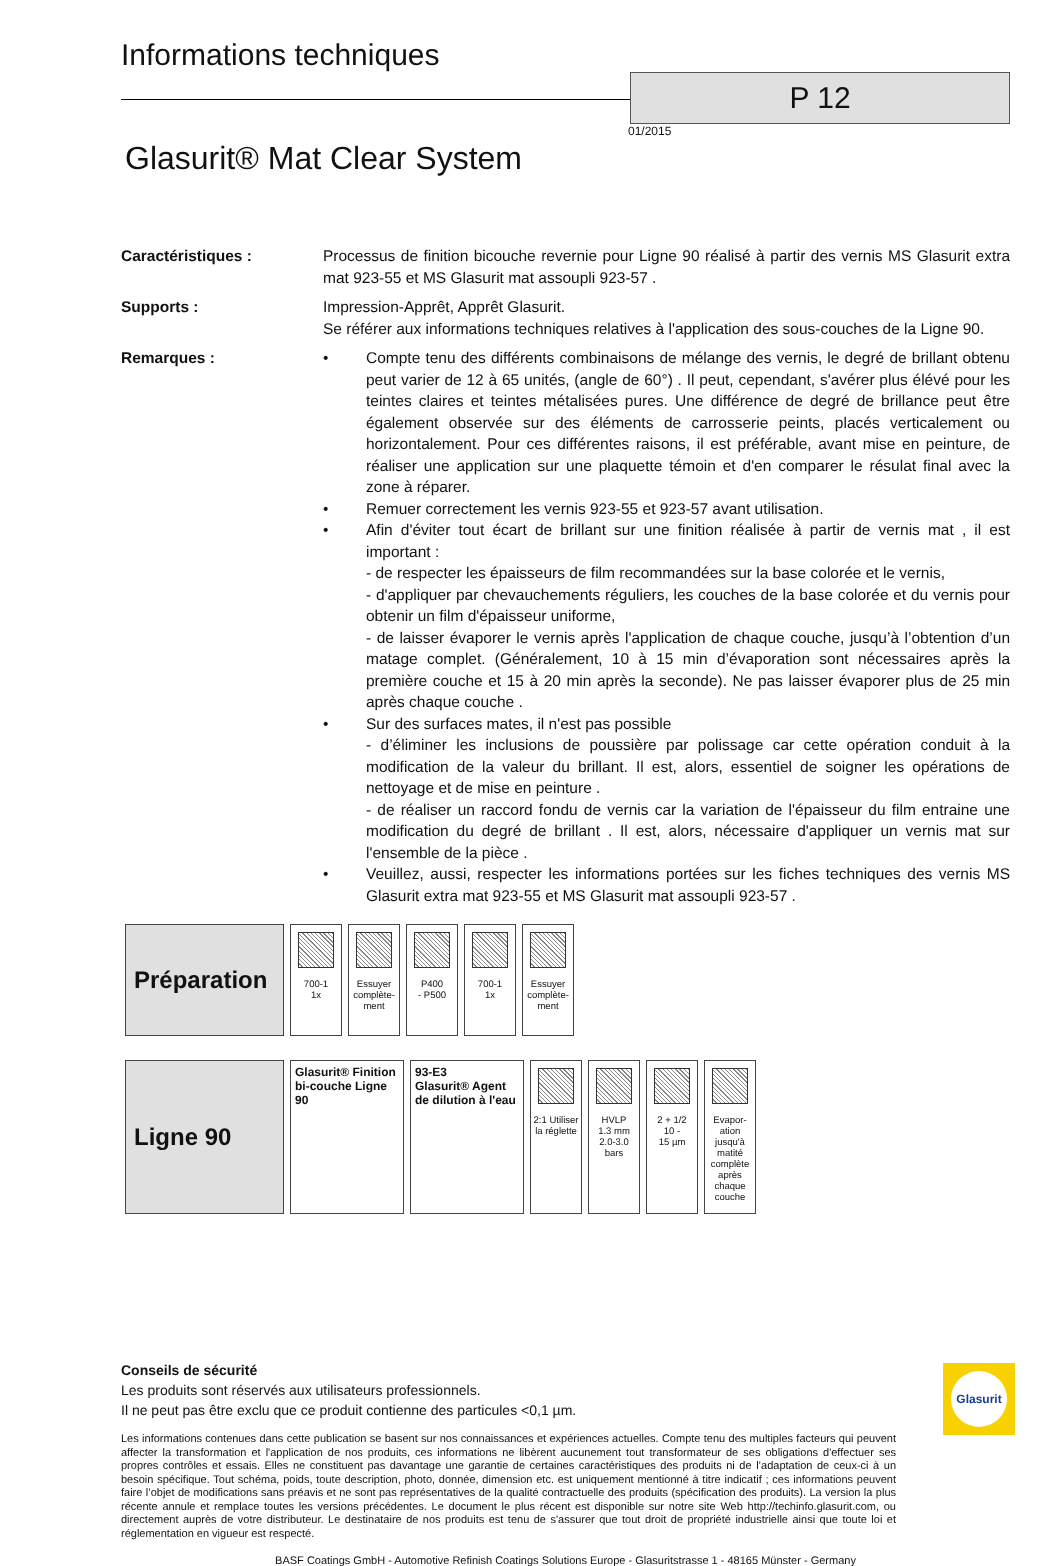Informations techniques
P 12
01/2015
Glasurit® Mat Clear System
Caractéristiques : Processus de finition bicouche revernie pour Ligne 90 réalisé à partir des vernis MS Glasurit extra mat 923-55 et MS Glasurit mat assoupli 923-57 .
Supports : Impression-Apprêt, Apprêt Glasurit.
Se référer aux informations techniques relatives à l'application des sous-couches de la Ligne 90.
Remarques : • Compte tenu des différents combinaisons de mélange des vernis, le degré de brillant obtenu peut varier de 12 à 65 unités, (angle de 60°) . Il peut, cependant, s'avérer plus élévé pour les teintes claires et teintes métalisées pures. Une différence de degré de brillance peut être également observée sur des éléments de carrosserie peints, placés verticalement ou horizontalement. Pour ces différentes raisons, il est préférable, avant mise en peinture, de réaliser une application sur une plaquette témoin et d'en comparer le résulat final avec la zone à réparer.
• Remuer correctement les vernis 923-55 et 923-57 avant utilisation.
• Afin d'éviter tout écart de brillant sur une finition réalisée à partir de vernis mat , il est important :
- de respecter les épaisseurs de film recommandées sur la base colorée et le vernis,
- d'appliquer par chevauchements réguliers, les couches de la base colorée et du vernis pour obtenir un film d'épaisseur uniforme,
- de laisser évaporer le vernis après l'application de chaque couche, jusqu’à l’obtention d’un matage complet. (Généralement, 10 à 15 min d’évaporation sont nécessaires après la première couche et 15 à 20 min après la seconde). Ne pas laisser évaporer plus de 25 min après chaque couche .
• Sur des surfaces mates, il n'est pas possible
- d’éliminer les inclusions de poussière par polissage car cette opération conduit à la modification de la valeur du brillant. Il est, alors, essentiel de soigner les opérations de nettoyage et de mise en peinture .
- de réaliser un raccord fondu de vernis car la variation de l'épaisseur du film entraine une modification du degré de brillant . Il est, alors, nécessaire d'appliquer un vernis mat sur l'ensemble de la pièce .
• Veuillez, aussi, respecter les informations portées sur les fiches techniques des vernis MS Glasurit extra mat 923-55 et MS Glasurit mat assoupli 923-57 .
| Préparation | 700-1 1x | Essuyer complète-ment | P400 - P500 | 700-1 1x | Essuyer complète-ment |
| Ligne 90 | Glasurit® Finition bi-couche Ligne 90 | 93-E3 Glasurit® Agent de dilution à l'eau | 2:1 Utiliser la réglette | HVLP 1.3 mm 2.0-3.0 bars | 2 + 1/2 10 - 15 µm | Evapor-ation jusqu'à matité complète après chaque couche |
Conseils de sécurité
Les produits sont réservés aux utilisateurs professionnels.
Il ne peut pas être exclu que ce produit contienne des particules <0,1 µm.
Les informations contenues dans cette publication se basent sur nos connaissances et expériences actuelles. Compte tenu des multiples facteurs qui peuvent affecter la transformation et l'application de nos produits, ces informations ne libèrent aucunement tout transformateur de ses obligations d'effectuer ses propres contrôles et essais. Elles ne constituent pas davantage une garantie de certaines caractéristiques des produits ni de l’adaptation de ceux-ci à un besoin spécifique. Tout schéma, poids, toute description, photo, donnée, dimension etc. est uniquement mentionné à titre indicatif ; ces informations peuvent faire l’objet de modifications sans préavis et ne sont pas représentatives de la qualité contractuelle des produits (spécification des produits). La version la plus récente annule et remplace toutes les versions précédentes. Le document le plus récent est disponible sur notre site Web http://techinfo.glasurit.com, ou directement auprès de votre distributeur. Le destinataire de nos produits est tenu de s'assurer que tout droit de propriété industrielle ainsi que toute loi et réglementation en vigueur est respecté.
BASF Coatings GmbH - Automotive Refinish Coatings Solutions Europe - Glasuritstrasse 1 - 48165 Münster - Germany
Glasurit